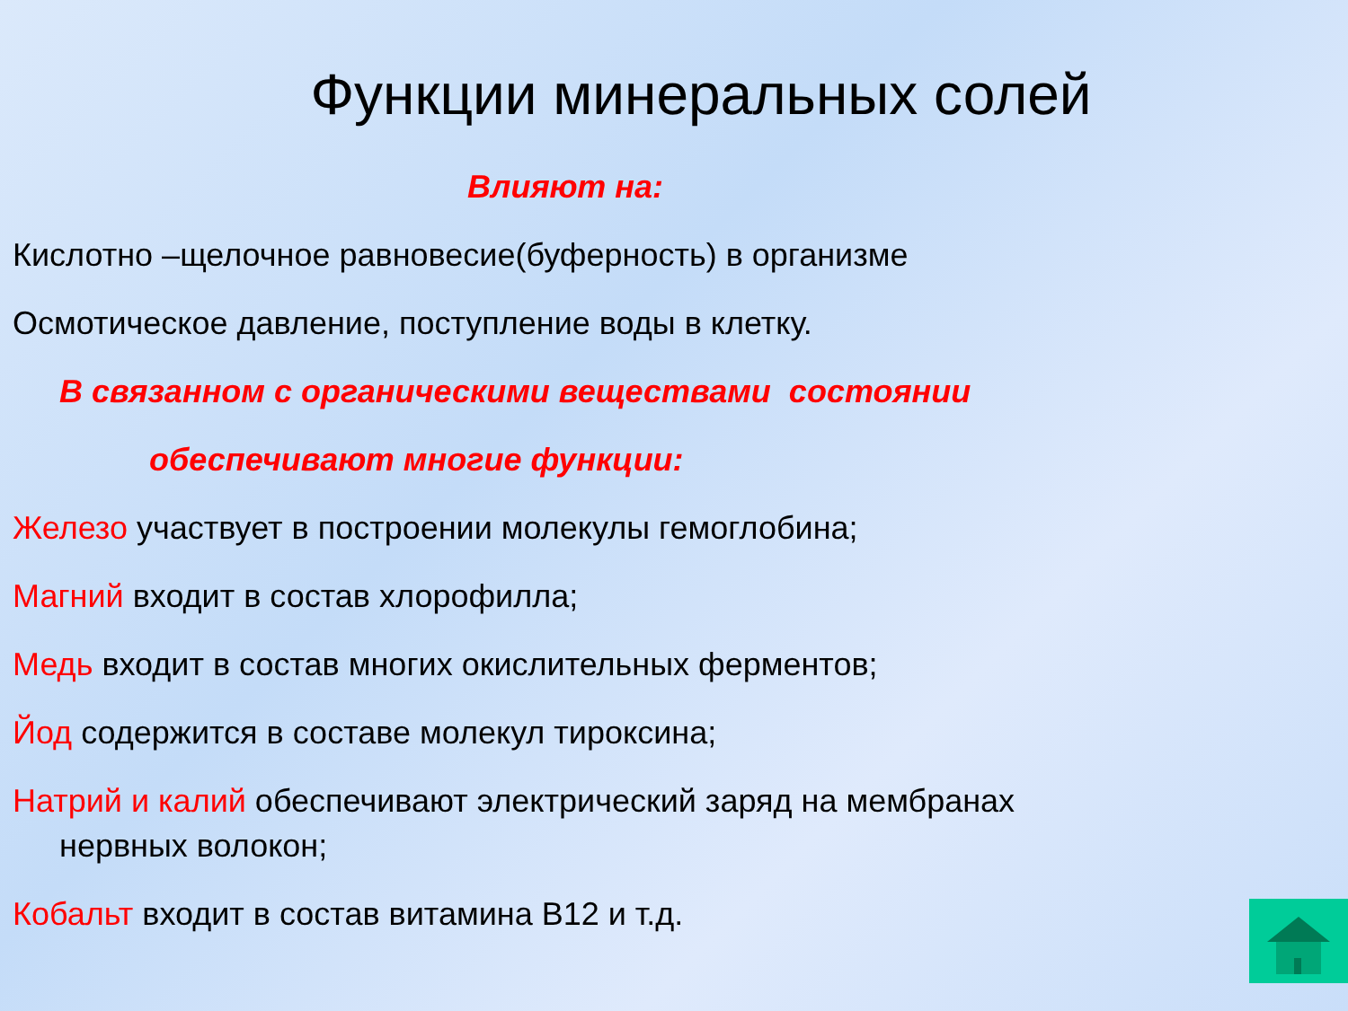Функции минеральных солей
Влияют на:
Кислотно –щелочное равновесие(буферность) в организме
Осмотическое давление, поступление воды в клетку.
В связанном с органическими веществами состоянии
обеспечивают многие функции:
Железо участвует в построении молекулы гемоглобина;
Магний входит в состав хлорофилла;
Медь входит в состав многих окислительных ферментов;
Йод содержится в составе молекул тироксина;
Натрий и калий обеспечивают электрический заряд на мембранах
нервных волокон;
Кобальт входит в состав витамина В12 и т.д.